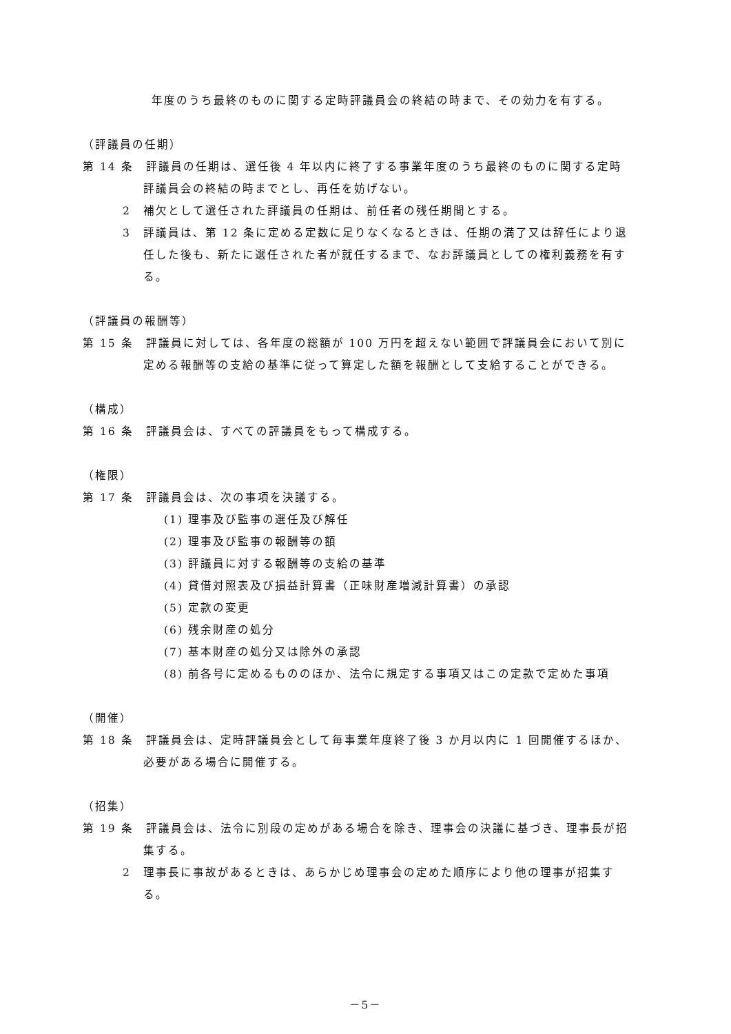年度のうち最終のものに関する定時評議員会の終結の時まで、その効力を有する。
（評議員の任期）
第 14 条　評議員の任期は、選任後 4 年以内に終了する事業年度のうち最終のものに関する定時評議員会の終結の時までとし、再任を妨げない。
2　補欠として選任された評議員の任期は、前任者の残任期間とする。
3　評議員は、第 12 条に定める定数に足りなくなるときは、任期の満了又は辞任により退任した後も、新たに選任された者が就任するまで、なお評議員としての権利義務を有する。
（評議員の報酬等）
第 15 条　評議員に対しては、各年度の総額が 100 万円を超えない範囲で評議員会において別に定める報酬等の支給の基準に従って算定した額を報酬として支給することができる。
（構成）
第 16 条　評議員会は、すべての評議員をもって構成する。
（権限）
第 17 条　評議員会は、次の事項を決議する。
(1) 理事及び監事の選任及び解任
(2) 理事及び監事の報酬等の額
(3) 評議員に対する報酬等の支給の基準
(4) 貸借対照表及び損益計算書（正味財産増減計算書）の承認
(5) 定款の変更
(6) 残余財産の処分
(7) 基本財産の処分又は除外の承認
(8) 前各号に定めるもののほか、法令に規定する事項又はこの定款で定めた事項
（開催）
第 18 条　評議員会は、定時評議員会として毎事業年度終了後 3 か月以内に 1 回開催するほか、必要がある場合に開催する。
（招集）
第 19 条　評議員会は、法令に別段の定めがある場合を除き、理事会の決議に基づき、理事長が招集する。
2　理事長に事故があるときは、あらかじめ理事会の定めた順序により他の理事が招集する。
－5－